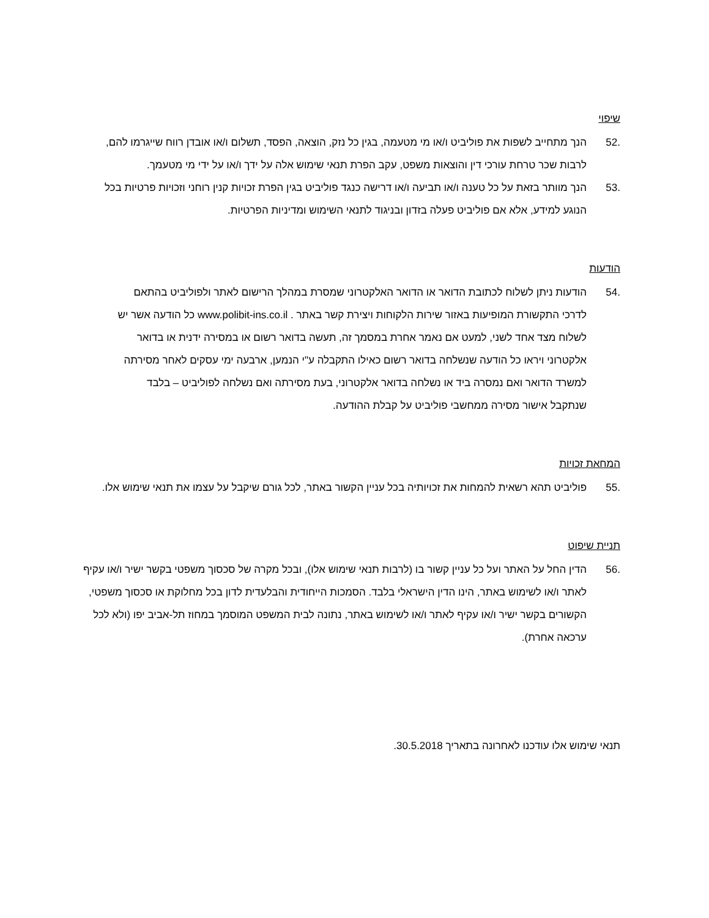שיפוי
.52 הנך מתחייב לשפות את פוליביט ו/או מי מטעמה, בגין כל נזק, הוצאה, הפסד, תשלום ו/או אובדן רווח שייגרמו להם, לרבות שכר טרחת עורכי דין והוצאות משפט, עקב הפרת תנאי שימוש אלה על ידך ו/או על ידי מי מטעמך.
.53 הנך מוותר בזאת על כל טענה ו/או תביעה ו/או דרישה כנגד פוליביט בגין הפרת זכויות קנין רוחני וזכויות פרטיות בכל הנוגע למידע, אלא אם פוליביט פעלה בזדון ובניגוד לתנאי השימוש ומדיניות הפרטיות.
הודעות
.54 הודעות ניתן לשלוח לכתובת הדואר או הדואר האלקטרוני שמסרת במהלך הרישום לאתר ולפוליביט בהתאם לדרכי התקשורת המופיעות באזור שירות הלקוחות ויצירת קשר באתר . www.polibit-ins.co.il כל הודעה אשר יש לשלוח מצד אחד לשני, למעט אם נאמר אחרת במסמך זה, תעשה בדואר רשום או במסירה ידנית או בדואר אלקטרוני ויראו כל הודעה שנשלחה בדואר רשום כאילו התקבלה ע"י הנמען, ארבעה ימי עסקים לאחר מסירתה למשרד הדואר ואם נמסרה ביד או נשלחה בדואר אלקטרוני, בעת מסירתה ואם נשלחה לפוליביט – בלבד שנתקבל אישור מסירה ממחשבי פוליביט על קבלת ההודעה.
המחאת זכויות
.55 פוליביט תהא רשאית להמחות את זכויותיה בכל עניין הקשור באתר, לכל גורם שיקבל על עצמו את תנאי שימוש אלו.
תניית שיפוט
.56 הדין החל על האתר ועל כל עניין קשור בו (לרבות תנאי שימוש אלו), ובכל מקרה של סכסוך משפטי בקשר ישיר ו/או עקיף לאתר ו/או לשימוש באתר, הינו הדין הישראלי בלבד. הסמכות הייחודית והבלעדית לדון בכל מחלוקת או סכסוך משפטי, הקשורים בקשר ישיר ו/או עקיף לאתר ו/או לשימוש באתר, נתונה לבית המשפט המוסמך במחוז תל-אביב יפו (ולא לכל ערכאה אחרת).
תנאי שימוש אלו עודכנו לאחרונה בתאריך 30.5.2018.